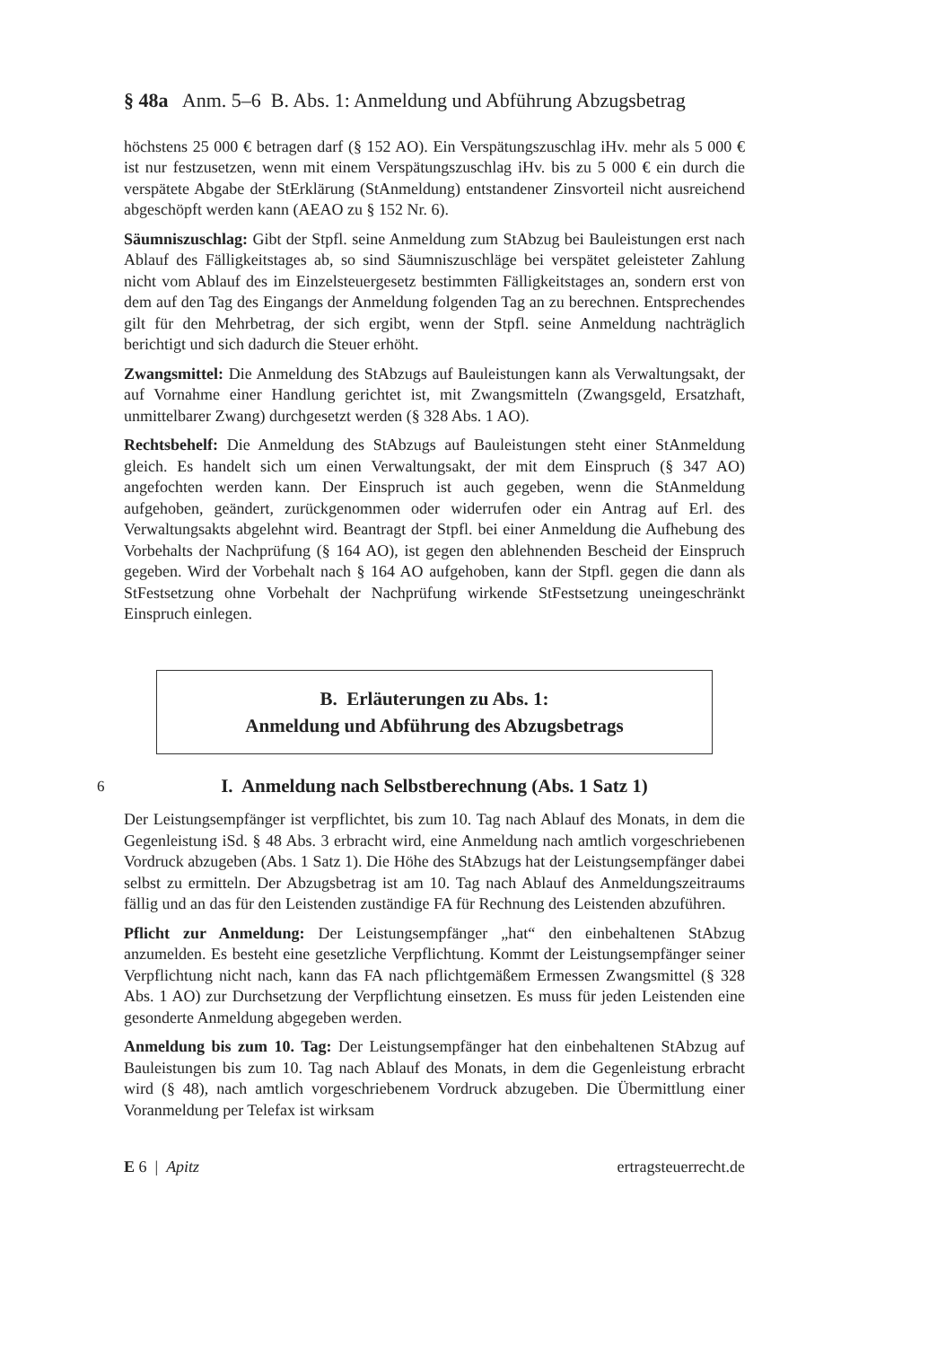§ 48a Anm. 5–6 B. Abs. 1: Anmeldung und Abführung Abzugsbetrag
höchstens 25 000 € betragen darf (§ 152 AO). Ein Verspätungszuschlag iHv. mehr als 5 000 € ist nur festzusetzen, wenn mit einem Verspätungszuschlag iHv. bis zu 5 000 € ein durch die verspätete Abgabe der StErklärung (StAnmeldung) entstandener Zinsvorteil nicht ausreichend abgeschöpft werden kann (AEAO zu § 152 Nr. 6).
Säumniszuschlag: Gibt der Stpfl. seine Anmeldung zum StAbzug bei Bauleistungen erst nach Ablauf des Fälligkeitstages ab, so sind Säumniszuschläge bei verspätet geleisteter Zahlung nicht vom Ablauf des im Einzelsteuergesetz bestimmten Fälligkeitstages an, sondern erst von dem auf den Tag des Eingangs der Anmeldung folgenden Tag an zu berechnen. Entsprechendes gilt für den Mehrbetrag, der sich ergibt, wenn der Stpfl. seine Anmeldung nachträglich berichtigt und sich dadurch die Steuer erhöht.
Zwangsmittel: Die Anmeldung des StAbzugs auf Bauleistungen kann als Verwaltungsakt, der auf Vornahme einer Handlung gerichtet ist, mit Zwangsmitteln (Zwangsgeld, Ersatzhaft, unmittelbarer Zwang) durchgesetzt werden (§ 328 Abs. 1 AO).
Rechtsbehelf: Die Anmeldung des StAbzugs auf Bauleistungen steht einer StAnmeldung gleich. Es handelt sich um einen Verwaltungsakt, der mit dem Einspruch (§ 347 AO) angefochten werden kann. Der Einspruch ist auch gegeben, wenn die StAnmeldung aufgehoben, geändert, zurückgenommen oder widerrufen oder ein Antrag auf Erl. des Verwaltungsakts abgelehnt wird. Beantragt der Stpfl. bei einer Anmeldung die Aufhebung des Vorbehalts der Nachprüfung (§ 164 AO), ist gegen den ablehnenden Bescheid der Einspruch gegeben. Wird der Vorbehalt nach § 164 AO aufgehoben, kann der Stpfl. gegen die dann als StFestsetzung ohne Vorbehalt der Nachprüfung wirkende StFestsetzung uneingeschränkt Einspruch einlegen.
B. Erläuterungen zu Abs. 1:
Anmeldung und Abführung des Abzugsbetrags
6 I. Anmeldung nach Selbstberechnung (Abs. 1 Satz 1)
Der Leistungsempfänger ist verpflichtet, bis zum 10. Tag nach Ablauf des Monats, in dem die Gegenleistung iSd. § 48 Abs. 3 erbracht wird, eine Anmeldung nach amtlich vorgeschriebenen Vordruck abzugeben (Abs. 1 Satz 1). Die Höhe des StAbzugs hat der Leistungsempfänger dabei selbst zu ermitteln. Der Abzugsbetrag ist am 10. Tag nach Ablauf des Anmeldungszeitraums fällig und an das für den Leistenden zuständige FA für Rechnung des Leistenden abzuführen.
Pflicht zur Anmeldung: Der Leistungsempfänger „hat“ den einbehaltenen StAbzug anzumelden. Es besteht eine gesetzliche Verpflichtung. Kommt der Leistungsempfänger seiner Verpflichtung nicht nach, kann das FA nach pflichtgemäßem Ermessen Zwangsmittel (§ 328 Abs. 1 AO) zur Durchsetzung der Verpflichtung einsetzen. Es muss für jeden Leistenden eine gesonderte Anmeldung abgegeben werden.
Anmeldung bis zum 10. Tag: Der Leistungsempfänger hat den einbehaltenen StAbzug auf Bauleistungen bis zum 10. Tag nach Ablauf des Monats, in dem die Gegenleistung erbracht wird (§ 48), nach amtlich vorgeschriebenem Vordruck abzugeben. Die Übermittlung einer Voranmeldung per Telefax ist wirksam
E 6 | Apitz ertragsteuerrecht.de